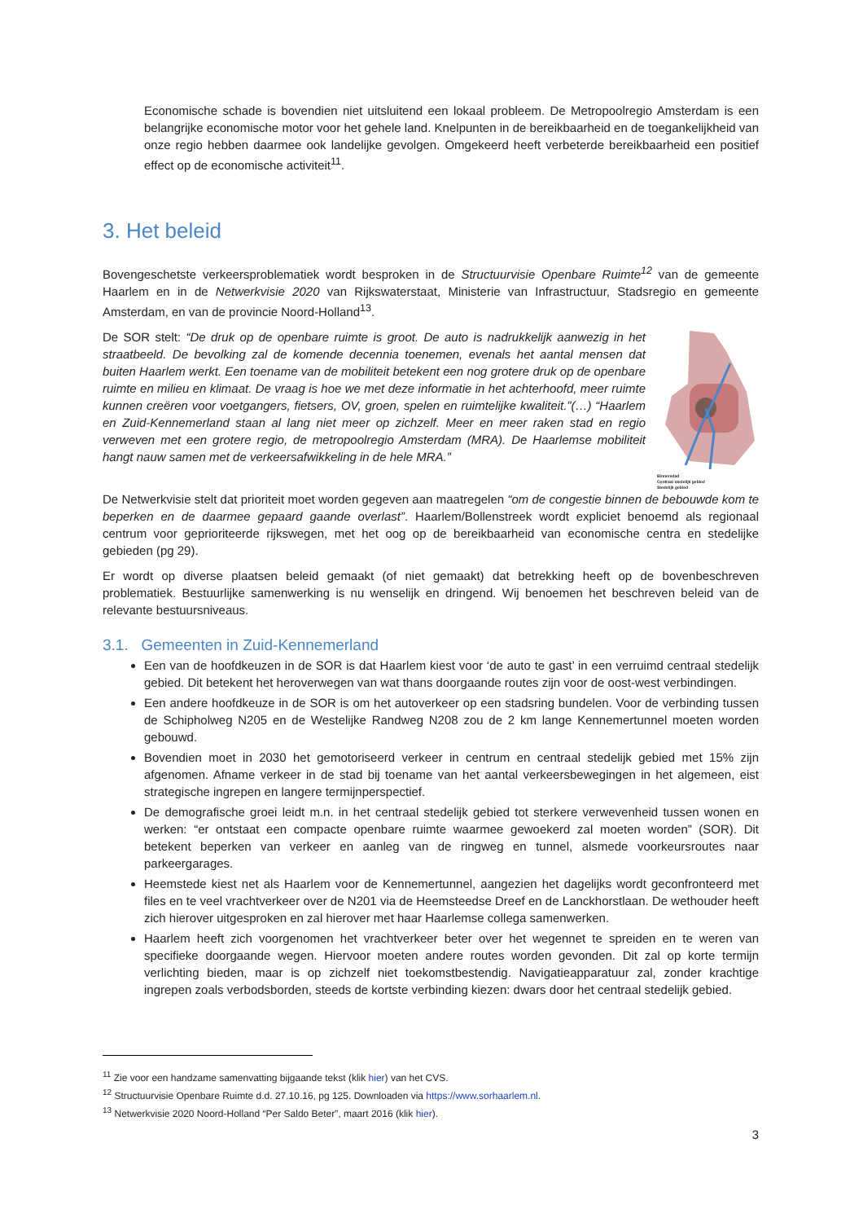Economische schade is bovendien niet uitsluitend een lokaal probleem. De Metropoolregio Amsterdam is een belangrijke economische motor voor het gehele land. Knelpunten in de bereikbaarheid en de toegankelijkheid van onze regio hebben daarmee ook landelijke gevolgen. Omgekeerd heeft verbeterde bereikbaarheid een positief effect op de economische activiteit<sup>11</sup>.
3. Het beleid
Bovengeschetste verkeersproblematiek wordt besproken in de Structuurvisie Openbare Ruimte<sup>12</sup> van de gemeente Haarlem en in de Netwerkvisie 2020 van Rijkswaterstaat, Ministerie van Infrastructuur, Stadsregio en gemeente Amsterdam, en van de provincie Noord-Holland<sup>13</sup>.
Binnenstad
Centraal stedelijk gebied
Stedelijk gebied
De SOR stelt: “De druk op de openbare ruimte is groot. De auto is nadrukkelijk aanwezig in het straatbeeld. De bevolking zal de komende decennia toenemen, evenals het aantal mensen dat buiten Haarlem werkt. Een toename van de mobiliteit betekent een nog grotere druk op de openbare ruimte en milieu en klimaat. De vraag is hoe we met deze informatie in het achterhoofd, meer ruimte kunnen creëren voor voetgangers, fietsers, OV, groen, spelen en ruimtelijke kwaliteit.”(…) “Haarlem en Zuid-Kennemerland staan al lang niet meer op zichzelf. Meer en meer raken stad en regio verweven met een grotere regio, de metropoolregio Amsterdam (MRA). De Haarlemse mobiliteit hangt nauw samen met de verkeersafwikkeling in de hele MRA.”
De Netwerkvisie stelt dat prioriteit moet worden gegeven aan maatregelen “om de congestie binnen de bebouwde kom te beperken en de daarmee gepaard gaande overlast”. Haarlem/Bollenstreek wordt expliciet benoemd als regionaal centrum voor geprioriteerde rijkswegen, met het oog op de bereikbaarheid van economische centra en stedelijke gebieden (pg 29).
Er wordt op diverse plaatsen beleid gemaakt (of niet gemaakt) dat betrekking heeft op de bovenbeschreven problematiek. Bestuurlijke samenwerking is nu wenselijk en dringend. Wij benoemen het beschreven beleid van de relevante bestuursniveaus.
3.1. Gemeenten in Zuid-Kennemerland
Een van de hoofdkeuzen in de SOR is dat Haarlem kiest voor ‘de auto te gast’ in een verruimd centraal stedelijk gebied. Dit betekent het heroverwegen van wat thans doorgaande routes zijn voor de oost-west verbindingen.
Een andere hoofdkeuze in de SOR is om het autoverkeer op een stadsring bundelen. Voor de verbinding tussen de Schipholweg N205 en de Westelijke Randweg N208 zou de 2 km lange Kennemertunnel moeten worden gebouwd.
Bovendien moet in 2030 het gemotoriseerd verkeer in centrum en centraal stedelijk gebied met 15% zijn afgenomen. Afname verkeer in de stad bij toename van het aantal verkeersbewegingen in het algemeen, eist strategische ingrepen en langere termijnperspectief.
De demografische groei leidt m.n. in het centraal stedelijk gebied tot sterkere verwevenheid tussen wonen en werken: “er ontstaat een compacte openbare ruimte waarmee gewoekerd zal moeten worden” (SOR). Dit betekent beperken van verkeer en aanleg van de ringweg en tunnel, alsmede voorkeursroutes naar parkeergarages.
Heemstede kiest net als Haarlem voor de Kennemertunnel, aangezien het dagelijks wordt geconfronteerd met files en te veel vrachtverkeer over de N201 via de Heemsteedse Dreef en de Lanckhorstlaan. De wethouder heeft zich hierover uitgesproken en zal hierover met haar Haarlemse collega samenwerken.
Haarlem heeft zich voorgenomen het vrachtverkeer beter over het wegennet te spreiden en te weren van specifieke doorgaande wegen. Hiervoor moeten andere routes worden gevonden. Dit zal op korte termijn verlichting bieden, maar is op zichzelf niet toekomstbestendig. Navigatieapparatuur zal, zonder krachtige ingrepen zoals verbodsborden, steeds de kortste verbinding kiezen: dwars door het centraal stedelijk gebied.
<sup>11</sup> Zie voor een handzame samenvatting bijgaande tekst (klik hier) van het CVS.
<sup>12</sup> Structuurvisie Openbare Ruimte d.d. 27.10.16, pg 125. Downloaden via https://www.sorhaarlem.nl.
<sup>13</sup> Netwerkvisie 2020 Noord-Holland “Per Saldo Beter”, maart 2016 (klik hier).
3